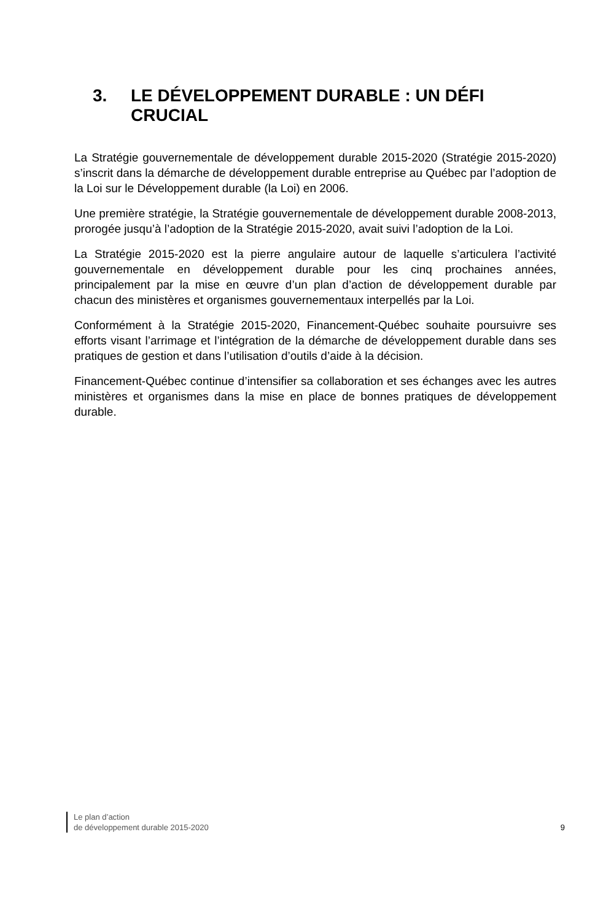3. LE DÉVELOPPEMENT DURABLE : UN DÉFI CRUCIAL
La Stratégie gouvernementale de développement durable 2015-2020 (Stratégie 2015-2020) s’inscrit dans la démarche de développement durable entreprise au Québec par l’adoption de la Loi sur le Développement durable (la Loi) en 2006.
Une première stratégie, la Stratégie gouvernementale de développement durable 2008-2013, prorogée jusqu’à l’adoption de la Stratégie 2015-2020, avait suivi l’adoption de la Loi.
La Stratégie 2015-2020 est la pierre angulaire autour de laquelle s’articulera l’activité gouvernementale en développement durable pour les cinq prochaines années, principalement par la mise en œuvre d’un plan d’action de développement durable par chacun des ministères et organismes gouvernementaux interpellés par la Loi.
Conformément à la Stratégie 2015-2020, Financement-Québec souhaite poursuivre ses efforts visant l’arrimage et l’intégration de la démarche de développement durable dans ses pratiques de gestion et dans l’utilisation d’outils d’aide à la décision.
Financement-Québec continue d’intensifier sa collaboration et ses échanges avec les autres ministères et organismes dans la mise en place de bonnes pratiques de développement durable.
Le plan d’action
de développement durable 2015-2020
9